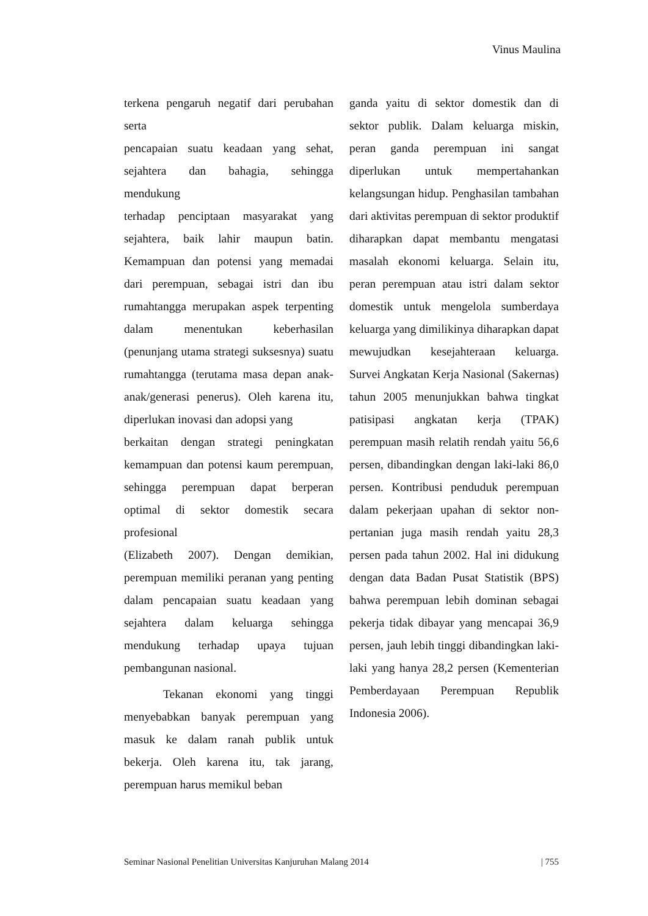Vinus Maulina
terkena pengaruh negatif dari perubahan serta
pencapaian suatu keadaan yang sehat, sejahtera dan bahagia, sehingga mendukung
terhadap penciptaan masyarakat yang sejahtera, baik lahir maupun batin. Kemampuan dan potensi yang memadai dari perempuan, sebagai istri dan ibu rumahtangga merupakan aspek terpenting dalam menentukan keberhasilan (penunjang utama strategi suksesnya) suatu rumahtangga (terutama masa depan anak-anak/generasi penerus). Oleh karena itu, diperlukan inovasi dan adopsi yang
berkaitan dengan strategi peningkatan kemampuan dan potensi kaum perempuan, sehingga perempuan dapat berperan optimal di sektor domestik secara profesional
(Elizabeth 2007). Dengan demikian, perempuan memiliki peranan yang penting dalam pencapaian suatu keadaan yang sejahtera dalam keluarga sehingga mendukung terhadap upaya tujuan pembangunan nasional.
Tekanan ekonomi yang tinggi menyebabkan banyak perempuan yang masuk ke dalam ranah publik untuk bekerja. Oleh karena itu, tak jarang, perempuan harus memikul beban
ganda yaitu di sektor domestik dan di sektor publik. Dalam keluarga miskin, peran ganda perempuan ini sangat diperlukan untuk mempertahankan kelangsungan hidup. Penghasilan tambahan dari aktivitas perempuan di sektor produktif diharapkan dapat membantu mengatasi masalah ekonomi keluarga. Selain itu, peran perempuan atau istri dalam sektor domestik untuk mengelola sumberdaya keluarga yang dimilikinya diharapkan dapat mewujudkan kesejahteraan keluarga. Survei Angkatan Kerja Nasional (Sakernas) tahun 2005 menunjukkan bahwa tingkat patisipasi angkatan kerja (TPAK) perempuan masih relatih rendah yaitu 56,6 persen, dibandingkan dengan laki-laki 86,0 persen. Kontribusi penduduk perempuan dalam pekerjaan upahan di sektor non-pertanian juga masih rendah yaitu 28,3 persen pada tahun 2002. Hal ini didukung dengan data Badan Pusat Statistik (BPS) bahwa perempuan lebih dominan sebagai pekerja tidak dibayar yang mencapai 36,9 persen, jauh lebih tinggi dibandingkan laki-laki yang hanya 28,2 persen (Kementerian Pemberdayaan Perempuan Republik Indonesia 2006).
Seminar Nasional Penelitian Universitas Kanjuruhan Malang 2014 | 755